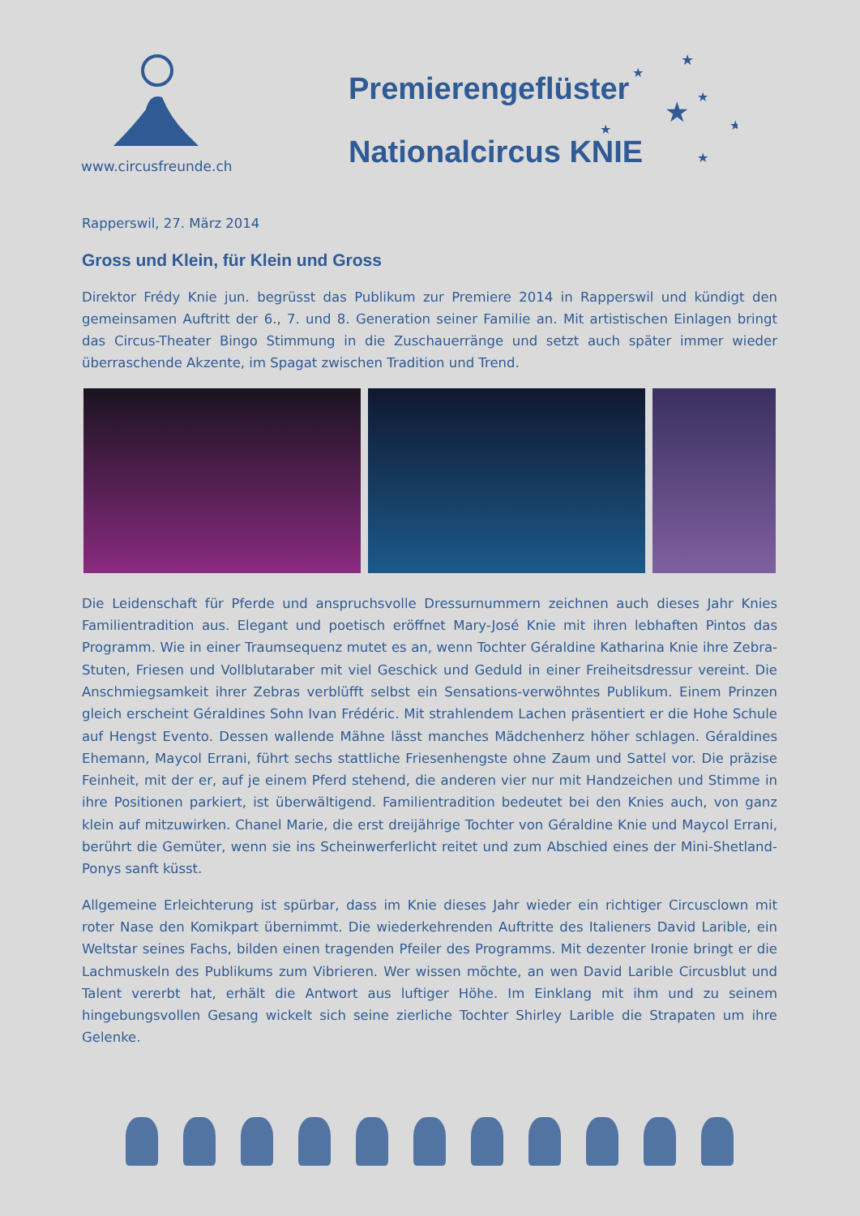Premierengeflüster
Nationalcircus KNIE
★
★
★
★
★
★
★
★
★
www.circusfreunde.ch
Rapperswil, 27. März 2014
Gross und Klein, für Klein und Gross
Direktor Frédy Knie jun. begrüsst das Publikum zur Premiere 2014 in Rapperswil und kündigt den gemeinsamen Auftritt der 6., 7. und 8. Generation seiner Familie an. Mit artistischen Einlagen bringt das Circus-Theater Bingo Stimmung in die Zuschauerränge und setzt auch später immer wieder überraschende Akzente, im Spagat zwischen Tradition und Trend.
Die Leidenschaft für Pferde und anspruchsvolle Dressurnummern zeichnen auch dieses Jahr Knies Familientradition aus. Elegant und poetisch eröffnet Mary-José Knie mit ihren lebhaften Pintos das Programm. Wie in einer Traumsequenz mutet es an, wenn Tochter Géraldine Katharina Knie ihre Zebra-Stuten, Friesen und Vollblutaraber mit viel Geschick und Geduld in einer Freiheitsdressur vereint. Die Anschmiegsamkeit ihrer Zebras verblüfft selbst ein Sensations-verwöhntes Publikum. Einem Prinzen gleich erscheint Géraldines Sohn Ivan Frédéric. Mit strahlendem Lachen präsentiert er die Hohe Schule auf Hengst Evento. Dessen wallende Mähne lässt manches Mädchenherz höher schlagen. Géraldines Ehemann, Maycol Errani, führt sechs stattliche Friesenhengste ohne Zaum und Sattel vor. Die präzise Feinheit, mit der er, auf je einem Pferd stehend, die anderen vier nur mit Handzeichen und Stimme in ihre Positionen parkiert, ist überwältigend. Familientradition bedeutet bei den Knies auch, von ganz klein auf mitzuwirken. Chanel Marie, die erst dreijährige Tochter von Géraldine Knie und Maycol Errani, berührt die Gemüter, wenn sie ins Scheinwerferlicht reitet und zum Abschied eines der Mini-Shetland-Ponys sanft küsst.
Allgemeine Erleichterung ist spürbar, dass im Knie dieses Jahr wieder ein richtiger Circusclown mit roter Nase den Komikpart übernimmt. Die wiederkehrenden Auftritte des Italieners David Larible, ein Weltstar seines Fachs, bilden einen tragenden Pfeiler des Programms. Mit dezenter Ironie bringt er die Lachmuskeln des Publikums zum Vibrieren. Wer wissen möchte, an wen David Larible Circusblut und Talent vererbt hat, erhält die Antwort aus luftiger Höhe. Im Einklang mit ihm und zu seinem hingebungsvollen Gesang wickelt sich seine zierliche Tochter Shirley Larible die Strapaten um ihre Gelenke.